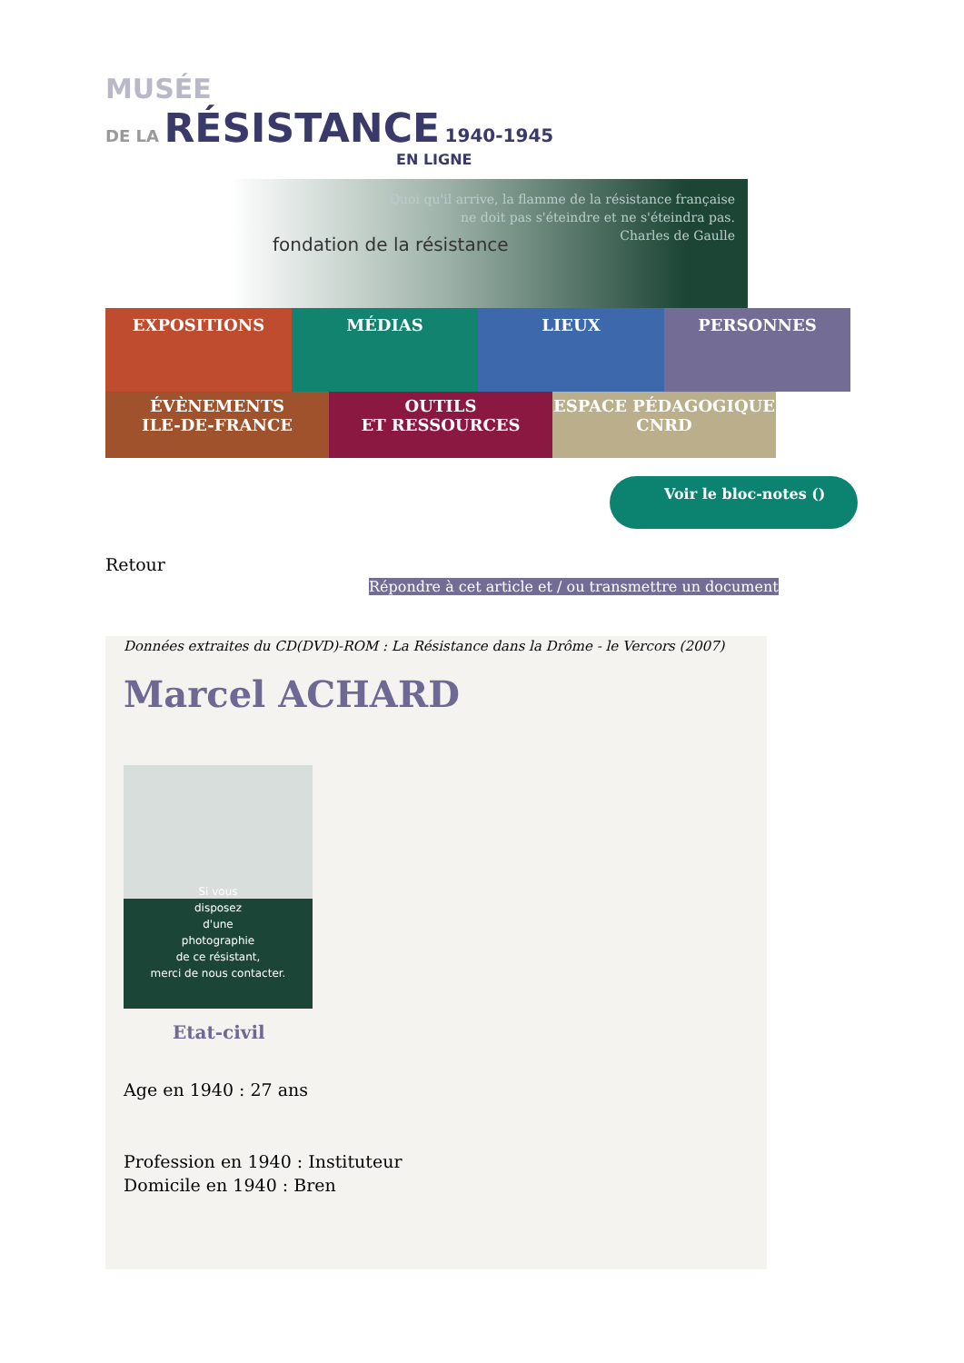MUSÉE
DE LA RÉSISTANCE 1940-1945
EN LIGNE
fondation de la résistance
Quoi qu'il arrive, la flamme de la résistance française
ne doit pas s'éteindre et ne s'éteindra pas.
Charles de Gaulle
EXPOSITIONS
MÉDIAS LIEUX PERSONNES
ÉVÈNEMENTS
ILE-DE-FRANCE
OUTILS
ET RESSOURCES
ESPACE PÉDAGOGIQUE
CNRD
Voir le bloc-notes ()
Retour
Répondre à cet article et / ou transmettre un document
Données extraites du CD(DVD)-ROM : La Résistance dans la Drôme - le Vercors (2007)
Marcel ACHARD
Si vous
disposez
d'une
photographie
de ce résistant,
merci de nous contacter.
Etat-civil
Age en 1940 : 27 ans
Profession en 1940 : Instituteur
Domicile en 1940 : Bren